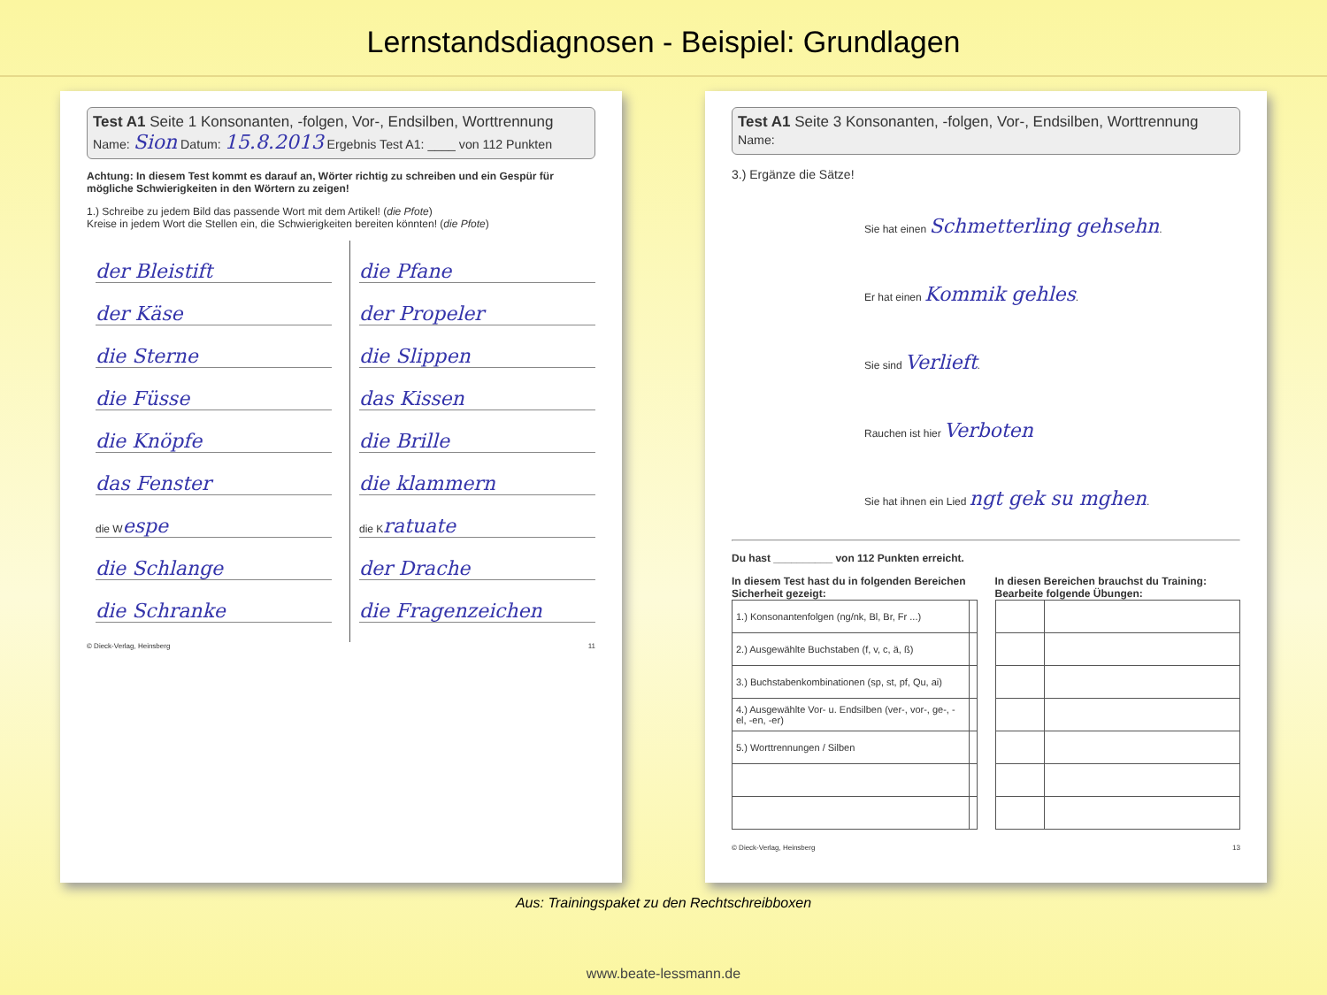Lernstandsdiagnosen - Beispiel: Grundlagen
Test A1 Seite 1 Konsonanten, -folgen, Vor-, Endsilben, Worttrennung
Name: Sion Datum: 15.8.2013 Ergebnis Test A1: ____ von 112 Punkten
Achtung: In diesem Test kommt es darauf an, Wörter richtig zu schreiben und ein Gespür für mögliche Schwierigkeiten in den Wörtern zu zeigen!
1.) Schreibe zu jedem Bild das passende Wort mit dem Artikel! (die Pfote)
Kreise in jedem Wort die Stellen ein, die Schwierigkeiten bereiten könnten! (die Pfote)
der Bleistift
der Käse
die Sterne
die Füsse
die Knöpfe
das Fenster
die Wespe
die Schlange
die Schranke
die Pfane
der Propeler
die Slippen
das Kissen
die Brille
die klammern
die Kratuate
der Drache
die Fragenzeichen
© Dieck-Verlag, Heinsberg 11
Test A1 Seite 3 Konsonanten, -folgen, Vor-, Endsilben, Worttrennung
Name:
3.) Ergänze die Sätze!
Sie hat einen Schmetterling gehsehn.
Er hat einen Kommik gehles.
Sie sind Verlieft.
Rauchen ist hier Verboten
Sie hat ihnen ein Lied ngt gek su mghen.
Du hast __________ von 112 Punkten erreicht.
In diesem Test hast du in folgenden Bereichen Sicherheit gezeigt:
| 1.) Konsonantenfolgen (ng/nk, Bl, Br, Fr ...) | |
| 2.) Ausgewählte Buchstaben (f, v, c, ä, ß) | |
| 3.) Buchstabenkombinationen (sp, st, pf, Qu, ai) | |
| 4.) Ausgewählte Vor- u. Endsilben (ver-, vor-, ge-, -el, -en, -er) | |
| 5.) Worttrennungen / Silben | |
In diesen Bereichen brauchst du Training: Bearbeite folgende Übungen:
© Dieck-Verlag, Heinsberg 13
Aus: Trainingspaket zu den Rechtschreibboxen
www.beate-lessmann.de